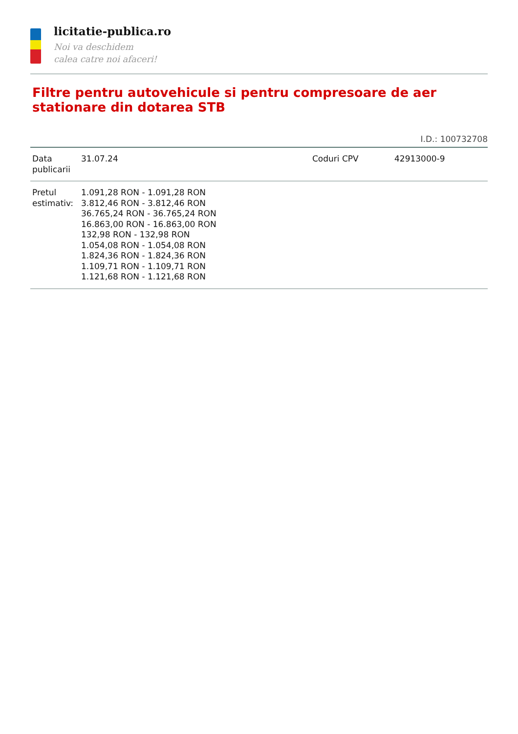licitatie-publica.ro
Noi va deschidem
calea catre noi afaceri!
Filtre pentru autovehicule si pentru compresoare de aer stationare din dotarea STB
I.D.: 100732708
| Data publicarii | 31.07.24 | Coduri CPV | 42913000-9 |
| Pretul estimativ: | 1.091,28 RON - 1.091,28 RON 3.812,46 RON - 3.812,46 RON 36.765,24 RON - 36.765,24 RON 16.863,00 RON - 16.863,00 RON 132,98 RON - 132,98 RON 1.054,08 RON - 1.054,08 RON 1.824,36 RON - 1.824,36 RON 1.109,71 RON - 1.109,71 RON 1.121,68 RON - 1.121,68 RON | | |